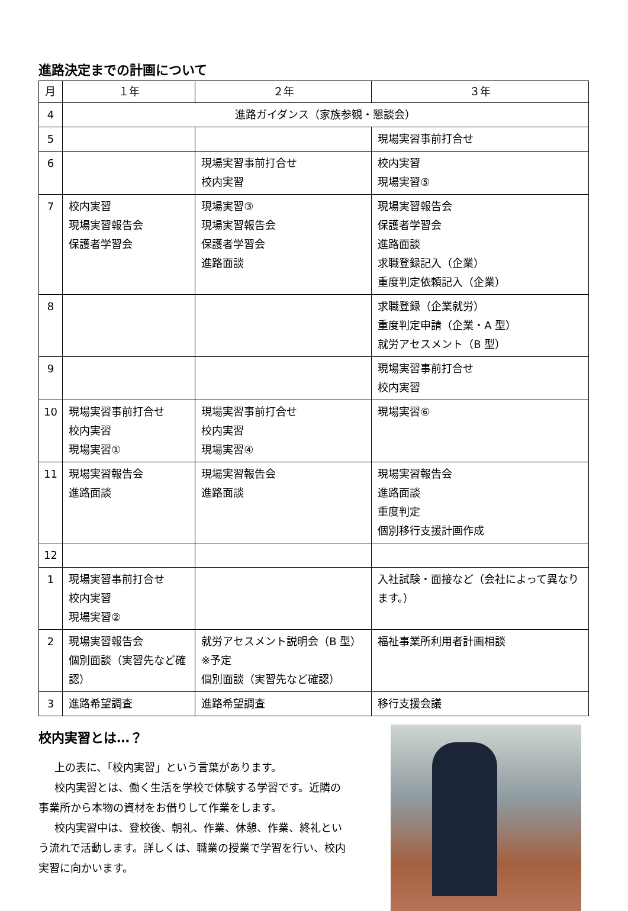進路決定までの計画について
| 月 | １年 | ２年 | ３年 |
| --- | --- | --- | --- |
| 4 | 進路ガイダンス（家族参観・懇談会） | | |
| 5 | | | 現場実習事前打合せ |
| 6 | | 現場実習事前打合せ 校内実習 | 校内実習 現場実習⑤ |
| 7 | 校内実習 現場実習報告会 保護者学習会 | 現場実習③ 現場実習報告会 保護者学習会 進路面談 | 現場実習報告会 保護者学習会 進路面談 求職登録記入（企業） 重度判定依頼記入（企業） |
| 8 | | | 求職登録（企業就労） 重度判定申請（企業・A 型） 就労アセスメント（B 型） |
| 9 | | | 現場実習事前打合せ 校内実習 |
| 10 | 現場実習事前打合せ 校内実習 現場実習① | 現場実習事前打合せ 校内実習 現場実習④ | 現場実習⑥ |
| 11 | 現場実習報告会 進路面談 | 現場実習報告会 進路面談 | 現場実習報告会 進路面談 重度判定 個別移行支援計画作成 |
| 12 | | | |
| 1 | 現場実習事前打合せ 校内実習 現場実習② | | 入社試験・面接など（会社によって異なります。） |
| 2 | 現場実習報告会 個別面談（実習先など確認） | 就労アセスメント説明会（B 型）※予定 個別面談（実習先など確認） | 福祉事業所利用者計画相談 |
| 3 | 進路希望調査 | 進路希望調査 | 移行支援会議 |
校内実習とは…？
上の表に、「校内実習」という言葉があります。
校内実習とは、働く生活を学校で体験する学習です。近隣の事業所から本物の資材をお借りして作業をします。
校内実習中は、登校後、朝礼、作業、休憩、作業、終礼という流れで活動します。詳しくは、職業の授業で学習を行い、校内実習に向かいます。